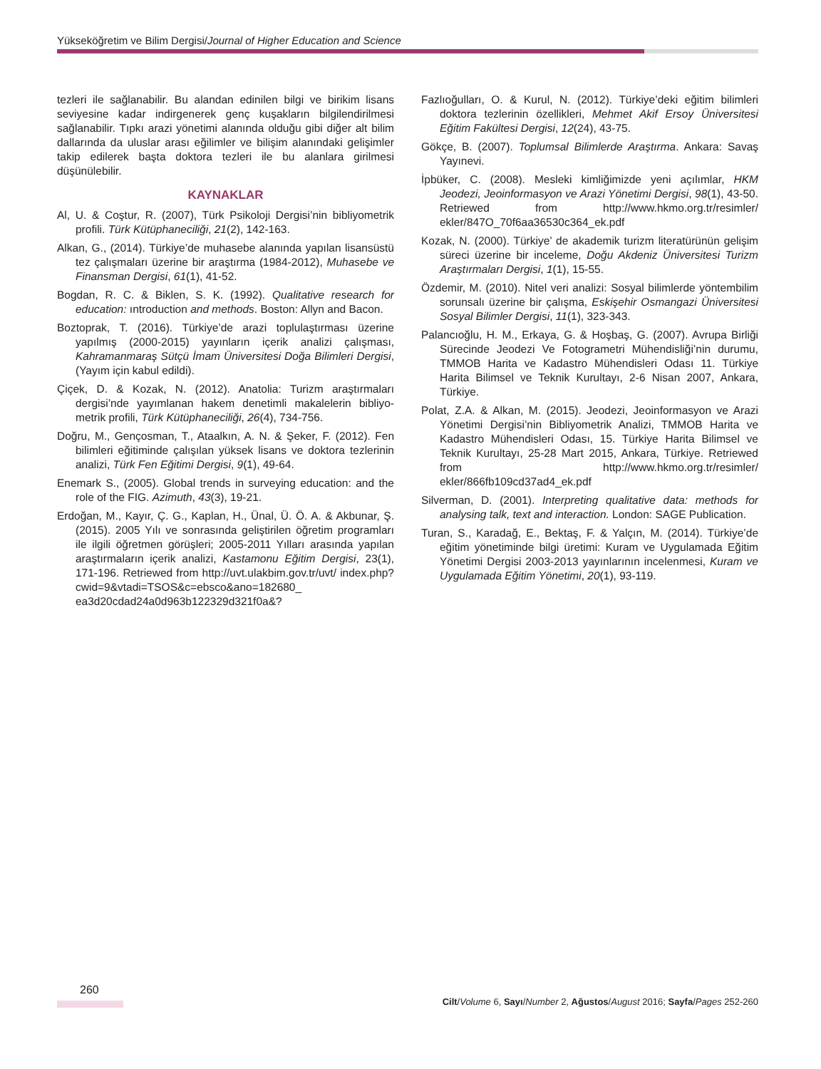Yükseköğretim ve Bilim Dergisi/Journal of Higher Education and Science
tezleri ile sağlanabilir. Bu alandan edinilen bilgi ve birikim lisans seviyesine kadar indirgenerek genç kuşakların bilgilendirilmesi sağlanabilir. Tıpkı arazi yönetimi alanında olduğu gibi diğer alt bilim dallarında da uluslar arası eğilimler ve bilişim alanındaki gelişimler takip edilerek başta doktora tezleri ile bu alanlara girilmesi düşünülebilir.
KAYNAKLAR
Al, U. & Coştur, R. (2007), Türk Psikoloji Dergisi’nin bibliyometrik profili. Türk Kütüphaneciliği, 21(2), 142-163.
Alkan, G., (2014). Türkiye’de muhasebe alanında yapılan lisansüstü tez çalışmaları üzerine bir araştırma (1984-2012), Muhasebe ve Finansman Dergisi, 61(1), 41-52.
Bogdan, R. C. & Biklen, S. K. (1992). Qualitative research for education: ıntroduction and methods. Boston: Allyn and Bacon.
Boztoprak, T. (2016). Türkiye’de arazi toplulaştırması üzerine yapılmış (2000-2015) yayınların içerik analizi çalışması, Kahramanmaraş Sütçü İmam Üniversitesi Doğa Bilimleri Dergisi, (Yayım için kabul edildi).
Çiçek, D. & Kozak, N. (2012). Anatolia: Turizm araştırmaları dergisi’nde yayımlanan hakem denetimli makalelerin bibliyo-metrik profili, Türk Kütüphaneciliği, 26(4), 734-756.
Doğru, M., Gençosman, T., Ataalkın, A. N. & Şeker, F. (2012). Fen bilimleri eğitiminde çalışılan yüksek lisans ve doktora tezlerinin analizi, Türk Fen Eğitimi Dergisi, 9(1), 49-64.
Enemark S., (2005). Global trends in surveying education: and the role of the FIG. Azimuth, 43(3), 19-21.
Erdoğan, M., Kayır, Ç. G., Kaplan, H., Ünal, Ü. Ö. A. & Akbunar, Ş. (2015). 2005 Yılı ve sonrasında geliştirilen öğretim programları ile ilgili öğretmen görüşleri; 2005-2011 Yılları arasında yapılan araştırmaların içerik analizi, Kastamonu Eğitim Dergisi, 23(1), 171-196. Retriewed from http://uvt.ulakbim.gov.tr/uvt/ index.php?cwid=9&vtadi=TSOS&c=ebsco&ano=182680_ ea3d20cdad24a0d963b122329d321f0a&?
Fazlıoğulları, O. & Kurul, N. (2012). Türkiye’deki eğitim bilimleri doktora tezlerinin özellikleri, Mehmet Akif Ersoy Üniversitesi Eğitim Fakültesi Dergisi, 12(24), 43-75.
Gökçe, B. (2007). Toplumsal Bilimlerde Araştırma. Ankara: Savaş Yayınevi.
İpbüker, C. (2008). Mesleki kimliğimizde yeni açılımlar, HKM Jeodezi, Jeoinformasyon ve Arazi Yönetimi Dergisi, 98(1), 43-50. Retriewed from http://www.hkmo.org.tr/resimler/ ekler/847O_70f6aa36530c364_ek.pdf
Kozak, N. (2000). Türkiye’ de akademik turizm literatürünün gelişim süreci üzerine bir inceleme, Doğu Akdeniz Üniversitesi Turizm Araştırmaları Dergisi, 1(1), 15-55.
Özdemir, M. (2010). Nitel veri analizi: Sosyal bilimlerde yöntembilim sorunsalı üzerine bir çalışma, Eskişehir Osmangazi Üniversitesi Sosyal Bilimler Dergisi, 11(1), 323-343.
Palancıoğlu, H. M., Erkaya, G. & Hoşbaş, G. (2007). Avrupa Birliği Sürecinde Jeodezi Ve Fotogrametri Mühendisliği’nin durumu, TMMOB Harita ve Kadastro Mühendisleri Odası 11. Türkiye Harita Bilimsel ve Teknik Kurultayı, 2-6 Nisan 2007, Ankara, Türkiye.
Polat, Z.A. & Alkan, M. (2015). Jeodezi, Jeoinformasyon ve Arazi Yönetimi Dergisi’nin Bibliyometrik Analizi, TMMOB Harita ve Kadastro Mühendisleri Odası, 15. Türkiye Harita Bilimsel ve Teknik Kurultayı, 25-28 Mart 2015, Ankara, Türkiye. Retriewed from http://www.hkmo.org.tr/resimler/ ekler/866fb109cd37ad4_ek.pdf
Silverman, D. (2001). Interpreting qualitative data: methods for analysing talk, text and interaction. London: SAGE Publication.
Turan, S., Karadağ, E., Bektaş, F. & Yalçın, M. (2014). Türkiye’de eğitim yönetiminde bilgi üretimi: Kuram ve Uygulamada Eğitim Yönetimi Dergisi 2003-2013 yayınlarının incelenmesi, Kuram ve Uygulamada Eğitim Yönetimi, 20(1), 93-119.
260
Cilt/Volume 6, Sayı/Number 2, Ağustos/August 2016; Sayfa/Pages 252-260